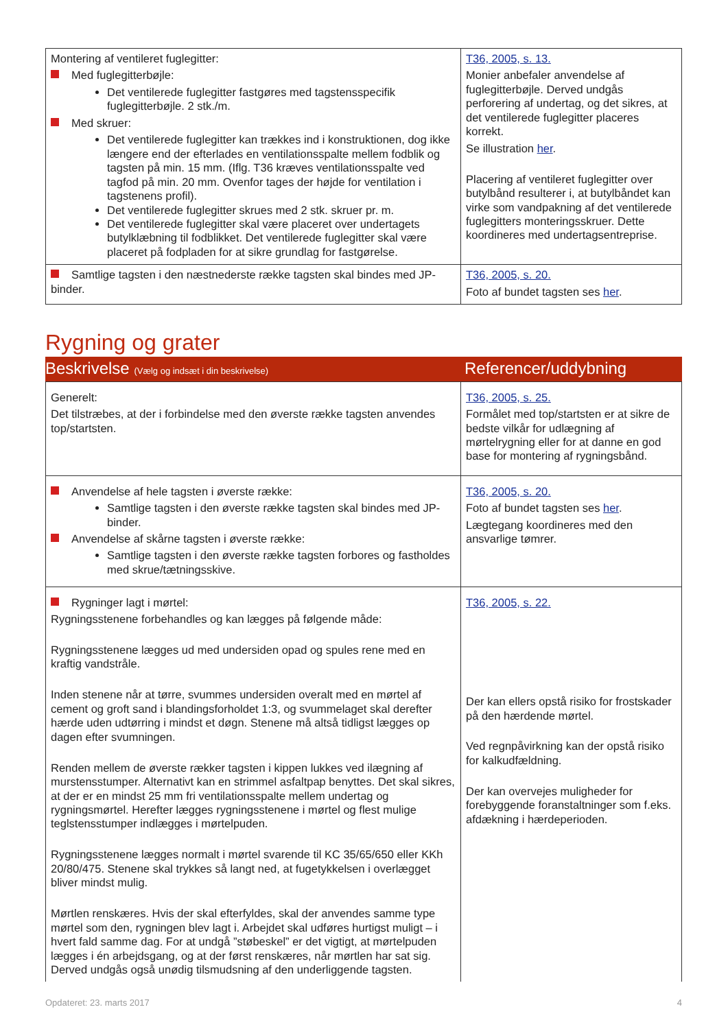| Montering af ventileret fuglegitter: Med fuglegitterbøjle: Det ventilerede fuglegitter fastgøres med tagstensspecifik fuglegitterbøjle. 2 stk./m. Med skruer: Det ventilerede fuglegitter kan trækkes ind i konstruktionen, dog ikke længere end der efterlades en ventilationsspalte mellem fodblik og tagsten på min. 15 mm. (Iflg. T36 kræves ventilationsspalte ved tagfod på min. 20 mm. Ovenfor tages der højde for ventilation i tagstenens profil). Det ventilerede fuglegitter skrues med 2 stk. skruer pr. m. Det ventilerede fuglegitter skal være placeret over undertagets butylklæbning til fodblikket. Det ventilerede fuglegitter skal være placeret på fodpladen for at sikre grundlag for fastgørelse. | T36, 2005, s. 13. Monier anbefaler anvendelse af fuglegitterbøjle. Derved undgås perforering af undertag, og det sikres, at det ventilerede fuglegitter placeres korrekt. Se illustration her . Placering af ventileret fuglegitter over butylbånd resulterer i, at butylbåndet kan virke som vandpakning af det ventilerede fuglegitters monteringsskruer. Dette koordineres med undertagsentreprise. |
| Samtlige tagsten i den næstnederste række tagsten skal bindes med JP-binder. | T36, 2005, s. 20. Foto af bundet tagsten ses her . |
Rygning og grater
| Beskrivelse (Vælg og indsæt i din beskrivelse) | Referencer/uddybning |
| Generelt: Det tilstræbes, at der i forbindelse med den øverste række tagsten anvendes top/startsten. | T36, 2005, s. 25. Formålet med top/startsten er at sikre de bedste vilkår for udlægning af mørtelrygning eller for at danne en god base for montering af rygningsbånd. |
| Anvendelse af hele tagsten i øverste række: Samtlige tagsten i den øverste række tagsten skal bindes med JP-binder. Anvendelse af skårne tagsten i øverste række: Samtlige tagsten i den øverste række tagsten forbores og fastholdes med skrue/tætningsskive. | T36, 2005, s. 20. Foto af bundet tagsten ses her . Lægtegang koordineres med den ansvarlige tømrer. |
| Rygninger lagt i mørtel: Rygningsstenene forbehandles og kan lægges på følgende måde: Rygningsstenene lægges ud med undersiden opad og spules rene med en kraftig vandstråle. Inden stenene når at tørre, svummes undersiden overalt med en mørtel af cement og groft sand i blandingsforholdet 1:3, og svummelaget skal derefter hærde uden udtørring i mindst et døgn. Stenene må altså tidligst lægges op dagen efter svumningen. Renden mellem de øverste rækker tagsten i kippen lukkes ved ilægning af murstensstumper. Alternativt kan en strimmel asfaltpap benyttes. Det skal sikres, at der er en mindst 25 mm fri ventilationsspalte mellem undertag og rygningsmørtel. Herefter lægges rygningsstenene i mørtel og flest mulige teglstensstumper indlægges i mørtelpuden. Rygningsstenene lægges normalt i mørtel svarende til KC 35/65/650 eller KKh 20/80/475. Stenene skal trykkes så langt ned, at fugetykkelsen i overlægget bliver mindst mulig. Mørtlen renskæres. Hvis der skal efterfyldes, skal der anvendes samme type mørtel som den, rygningen blev lagt i. Arbejdet skal udføres hurtigst muligt – i hvert fald samme dag. For at undgå ”støbeskel” er det vigtigt, at mørtelpuden lægges i én arbejdsgang, og at der først renskæres, når mørtlen har sat sig. Derved undgås også unødig tilsmudsning af den underliggende tagsten. | T36, 2005, s. 22. Der kan ellers opstå risiko for frostskader på den hærdende mørtel. Ved regnpåvirkning kan der opstå risiko for kalkudfældning. Der kan overvejes muligheder for forebyggende foranstaltninger som f.eks. afdækning i hærdeperioden. |
Opdateret: 23. marts 2017 4